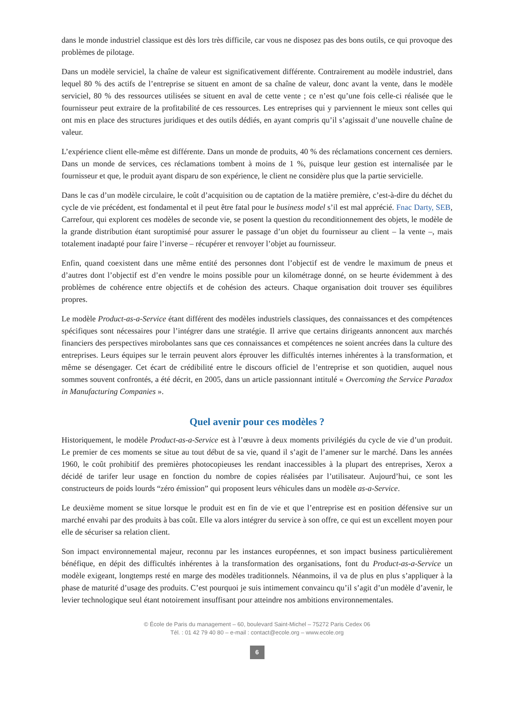dans le monde industriel classique est dès lors très difficile, car vous ne disposez pas des bons outils, ce qui provoque des problèmes de pilotage.
Dans un modèle serviciel, la chaîne de valeur est significativement différente. Contrairement au modèle industriel, dans lequel 80 % des actifs de l’entreprise se situent en amont de sa chaîne de valeur, donc avant la vente, dans le modèle serviciel, 80 % des ressources utilisées se situent en aval de cette vente ; ce n’est qu’une fois celle-ci réalisée que le fournisseur peut extraire de la profitabilité de ces ressources. Les entreprises qui y parviennent le mieux sont celles qui ont mis en place des structures juridiques et des outils dédiés, en ayant compris qu’il s’agissait d’une nouvelle chaîne de valeur.
L’expérience client elle-même est différente. Dans un monde de produits, 40 % des réclamations concernent ces derniers. Dans un monde de services, ces réclamations tombent à moins de 1 %, puisque leur gestion est internalisée par le fournisseur et que, le produit ayant disparu de son expérience, le client ne considère plus que la partie servicielle.
Dans le cas d’un modèle circulaire, le coût d’acquisition ou de captation de la matière première, c’est-à-dire du déchet du cycle de vie précédent, est fondamental et il peut être fatal pour le business model s’il est mal apprécié. Fnac Darty, SEB, Carrefour, qui explorent ces modèles de seconde vie, se posent la question du reconditionnement des objets, le modèle de la grande distribution étant suroptimisé pour assurer le passage d’un objet du fournisseur au client – la vente –, mais totalement inadapté pour faire l’inverse – récupérer et renvoyer l’objet au fournisseur.
Enfin, quand coexistent dans une même entité des personnes dont l’objectif est de vendre le maximum de pneus et d’autres dont l’objectif est d’en vendre le moins possible pour un kilométrage donné, on se heurte évidemment à des problèmes de cohérence entre objectifs et de cohésion des acteurs. Chaque organisation doit trouver ses équilibres propres.
Le modèle Product-as-a-Service étant différent des modèles industriels classiques, des connaissances et des compétences spécifiques sont nécessaires pour l’intégrer dans une stratégie. Il arrive que certains dirigeants annoncent aux marchés financiers des perspectives mirobolantes sans que ces connaissances et compétences ne soient ancrées dans la culture des entreprises. Leurs équipes sur le terrain peuvent alors éprouver les difficultés internes inhérentes à la transformation, et même se désengager. Cet écart de crédibilité entre le discours officiel de l’entreprise et son quotidien, auquel nous sommes souvent confrontés, a été décrit, en 2005, dans un article passionnant intitulé « Overcoming the Service Paradox in Manufacturing Companies ».
Quel avenir pour ces modèles ?
Historiquement, le modèle Product-as-a-Service est à l’œuvre à deux moments privilégiés du cycle de vie d’un produit. Le premier de ces moments se situe au tout début de sa vie, quand il s’agit de l’amener sur le marché. Dans les années 1960, le coût prohibitif des premières photocopieuses les rendant inaccessibles à la plupart des entreprises, Xerox a décidé de tarifer leur usage en fonction du nombre de copies réalisées par l’utilisateur. Aujourd’hui, ce sont les constructeurs de poids lourds “zéro émission” qui proposent leurs véhicules dans un modèle as-a-Service.
Le deuxième moment se situe lorsque le produit est en fin de vie et que l’entreprise est en position défensive sur un marché envahi par des produits à bas coût. Elle va alors intégrer du service à son offre, ce qui est un excellent moyen pour elle de sécuriser sa relation client.
Son impact environnemental majeur, reconnu par les instances européennes, et son impact business particulièrement bénéfique, en dépit des difficultés inhérentes à la transformation des organisations, font du Product-as-a-Service un modèle exigeant, longtemps resté en marge des modèles traditionnels. Néanmoins, il va de plus en plus s’appliquer à la phase de maturité d’usage des produits. C’est pourquoi je suis intimement convaincu qu’il s’agit d’un modèle d’avenir, le levier technologique seul étant notoirement insuffisant pour atteindre nos ambitions environnementales.
© École de Paris du management – 60, boulevard Saint-Michel – 75272 Paris Cedex 06
Tél. : 01 42 79 40 80 – e-mail : contact@ecole.org – www.ecole.org
6